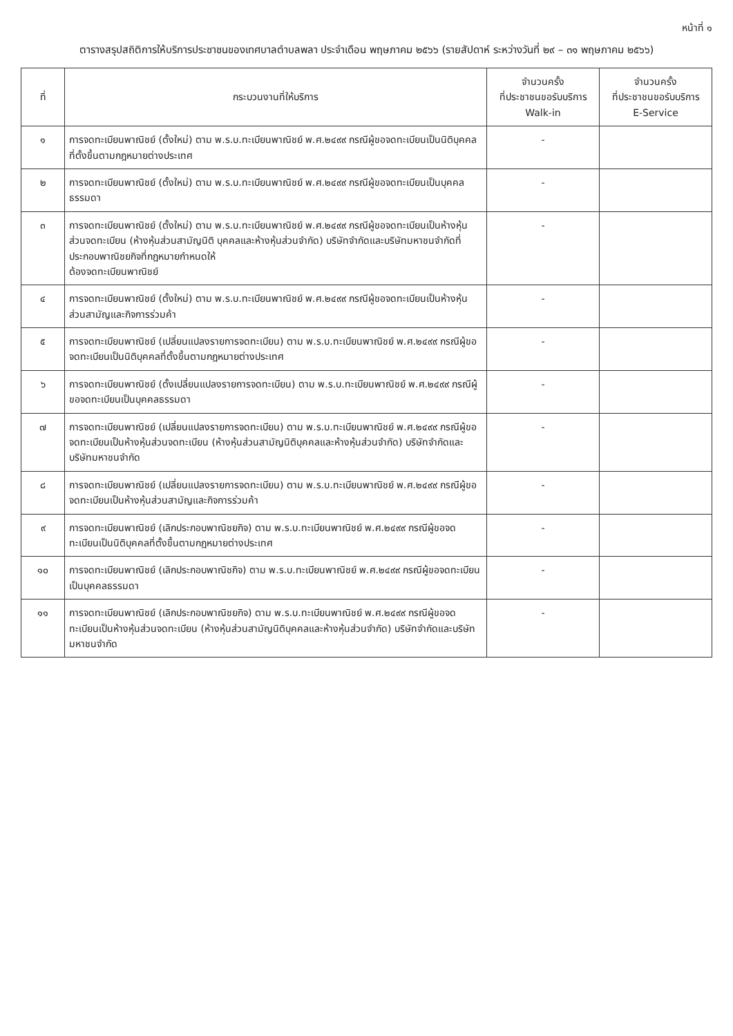หน้าที่ ๑
ตารางสรุปสถิติการให้บริการประชาชนของเทศบาลตำบลพลา ประจำเดือน พฤษภาคม ๒๕๖๖ (รายสัปดาห์ ระหว่างวันที่ ๒๙ – ๓๑ พฤษภาคม ๒๕๖๖)
| ที่ | กระบวนงานที่ให้บริการ | จำนวนครั้ง ที่ประชาชนขอรับบริการ Walk-in | จำนวนครั้ง ที่ประชาชนขอรับบริการ E-Service |
| --- | --- | --- | --- |
| ๑ | การจดทะเบียนพาณิชย์ (ตั้งใหม่) ตาม พ.ร.บ.ทะเบียนพาณิชย์ พ.ศ.๒๔๙๙ กรณีผู้ขอจดทะเบียนเป็นนิติบุคคล ที่ตั้งขึ้นตามกฎหมายต่างประเทศ | - | |
| ๒ | การจดทะเบียนพาณิชย์ (ตั้งใหม่) ตาม พ.ร.บ.ทะเบียนพาณิชย์ พ.ศ.๒๔๙๙ กรณีผู้ขอจดทะเบียนเป็นบุคคลธรรมดา | - | |
| ๓ | การจดทะเบียนพาณิชย์ (ตั้งใหม่) ตาม พ.ร.บ.ทะเบียนพาณิชย์ พ.ศ.๒๔๙๙ กรณีผู้ขอจดทะเบียนเป็นห้างหุ้นส่วนจดทะเบียน (ห้างหุ้นส่วนสามัญนิติ บุคคลและห้างหุ้นส่วนจำกัด) บริษัทจำกัดและบริษัทมหาชนจำกัดที่ประกอบพาณิชยกิจที่กฎหมายกำหนดให้ ต้องจดทะเบียนพาณิชย์ | - | |
| ๔ | การจดทะเบียนพาณิชย์ (ตั้งใหม่) ตาม พ.ร.บ.ทะเบียนพาณิชย์ พ.ศ.๒๔๙๙ กรณีผู้ขอจดทะเบียนเป็นห้างหุ้นส่วนสามัญและกิจการร่วมค้า | - | |
| ๕ | การจดทะเบียนพาณิชย์ (เปลี่ยนแปลงรายการจดทะเบียน) ตาม พ.ร.บ.ทะเบียนพาณิชย์ พ.ศ.๒๔๙๙ กรณีผู้ขอจดทะเบียนเป็นนิติบุคคลที่ตั้งขึ้นตามกฎหมายต่างประเทศ | - | |
| ๖ | การจดทะเบียนพาณิชย์ (ตั้งเปลี่ยนแปลงรายการจดทะเบียน) ตาม พ.ร.บ.ทะเบียนพาณิชย์ พ.ศ.๒๔๙๙ กรณีผู้ขอจดทะเบียนเป็นบุคคลธรรมดา | - | |
| ๗ | การจดทะเบียนพาณิชย์ (เปลี่ยนแปลงรายการจดทะเบียน) ตาม พ.ร.บ.ทะเบียนพาณิชย์ พ.ศ.๒๔๙๙ กรณีผู้ขอจดทะเบียนเป็นห้างหุ้นส่วนจดทะเบียน (ห้างหุ้นส่วนสามัญนิติบุคคลและห้างหุ้นส่วนจำกัด) บริษัทจำกัดและบริษัทมหาชนจำกัด | - | |
| ๘ | การจดทะเบียนพาณิชย์ (เปลี่ยนแปลงรายการจดทะเบียน) ตาม พ.ร.บ.ทะเบียนพาณิชย์ พ.ศ.๒๔๙๙ กรณีผู้ขอจดทะเบียนเป็นห้างหุ้นส่วนสามัญและกิจการร่วมค้า | - | |
| ๙ | การจดทะเบียนพาณิชย์ (เลิกประกอบพาณิชยกิจ) ตาม พ.ร.บ.ทะเบียนพาณิชย์ พ.ศ.๒๔๙๙ กรณีผู้ขอจดทะเบียนเป็นนิติบุคคลที่ตั้งขึ้นตามกฎหมายต่างประเทศ | - | |
| ๑๐ | การจดทะเบียนพาณิชย์ (เลิกประกอบพาณิชกิจ) ตาม พ.ร.บ.ทะเบียนพาณิชย์ พ.ศ.๒๔๙๙ กรณีผู้ขอจดทะเบียนเป็นบุคคลธรรมดา | - | |
| ๑๑ | การจดทะเบียนพาณิชย์ (เลิกประกอบพาณิชยกิจ) ตาม พ.ร.บ.ทะเบียนพาณิชย์ พ.ศ.๒๔๙๙ กรณีผู้ขอจดทะเบียนเป็นห้างหุ้นส่วนจดทะเบียน (ห้างหุ้นส่วนสามัญนิติบุคคลและห้างหุ้นส่วนจำกัด) บริษัทจำกัดและบริษัทมหาชนจำกัด | - | |